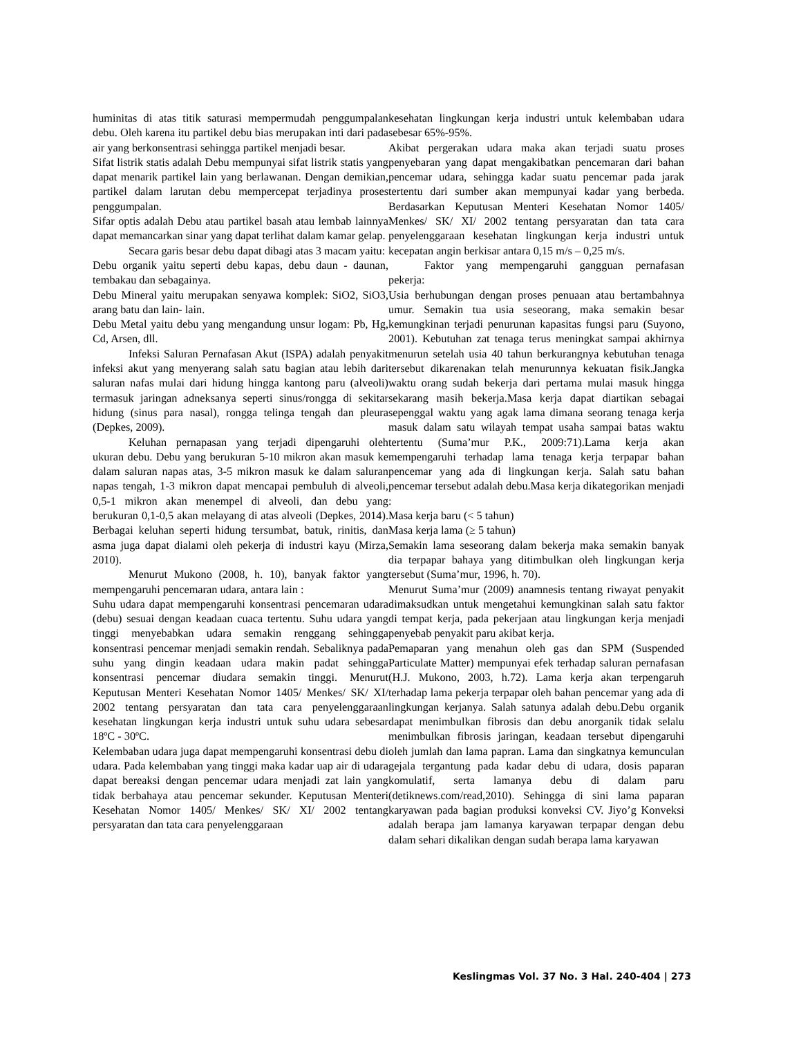huminitas di atas titik saturasi mempermudah penggumpalan debu. Oleh karena itu partikel debu bias merupakan inti dari pada air yang berkonsentrasi sehingga partikel menjadi besar.
Sifat listrik statis adalah Debu mempunyai sifat listrik statis yang dapat menarik partikel lain yang berlawanan. Dengan demikian, partikel dalam larutan debu mempercepat terjadinya proses penggumpalan.
Sifar optis adalah Debu atau partikel basah atau lembab lainnya dapat memancarkan sinar yang dapat terlihat dalam kamar gelap.
Secara garis besar debu dapat dibagi atas 3 macam yaitu:
Debu organik yaitu seperti debu kapas, debu daun - daunan, tembakau dan sebagainya.
Debu Mineral yaitu merupakan senyawa komplek: SiO2, SiO3, arang batu dan lain- lain.
Debu Metal yaitu debu yang mengandung unsur logam: Pb, Hg, Cd, Arsen, dll.
Infeksi Saluran Pernafasan Akut (ISPA) adalah penyakit infeksi akut yang menyerang salah satu bagian atau lebih dari saluran nafas mulai dari hidung hingga kantong paru (alveoli) termasuk jaringan adneksanya seperti sinus/rongga di sekitar hidung (sinus para nasal), rongga telinga tengah dan pleura (Depkes, 2009).
Keluhan pernapasan yang terjadi dipengaruhi oleh ukuran debu. Debu yang berukuran 5-10 mikron akan masuk ke dalam saluran napas atas, 3-5 mikron masuk ke dalam saluran napas tengah, 1-3 mikron dapat mencapai pembuluh di alveoli, 0,5-1 mikron akan menempel di alveoli, dan debu yang berukuran 0,1-0,5 akan melayang di atas alveoli (Depkes, 2014). Berbagai keluhan seperti hidung tersumbat, batuk, rinitis, dan asma juga dapat dialami oleh pekerja di industri kayu (Mirza, 2010).
Menurut Mukono (2008, h. 10), banyak faktor yang mempengaruhi pencemaran udara, antara lain :
Suhu udara dapat mempengaruhi konsentrasi pencemaran udara (debu) sesuai dengan keadaan cuaca tertentu. Suhu udara yang tinggi menyebabkan udara semakin renggang sehingga konsentrasi pencemar menjadi semakin rendah. Sebaliknya pada suhu yang dingin keadaan udara makin padat sehingga konsentrasi pencemar diudara semakin tinggi. Menurut Keputusan Menteri Kesehatan Nomor 1405/ Menkes/ SK/ XI/ 2002 tentang persyaratan dan tata cara penyelenggaraan kesehatan lingkungan kerja industri untuk suhu udara sebesar 18ºC - 30ºC.
Kelembaban udara juga dapat mempengaruhi konsentrasi debu di udara. Pada kelembaban yang tinggi maka kadar uap air di udara dapat bereaksi dengan pencemar udara menjadi zat lain yang tidak berbahaya atau pencemar sekunder. Keputusan Menteri Kesehatan Nomor 1405/ Menkes/ SK/ XI/ 2002 tentang persyaratan dan tata cara penyelenggaraan
kesehatan lingkungan kerja industri untuk kelembaban udara sebesar 65%-95%.
Akibat pergerakan udara maka akan terjadi suatu proses penyebaran yang dapat mengakibatkan pencemaran dari bahan pencemar udara, sehingga kadar suatu pencemar pada jarak tertentu dari sumber akan mempunyai kadar yang berbeda. Berdasarkan Keputusan Menteri Kesehatan Nomor 1405/ Menkes/ SK/ XI/ 2002 tentang persyaratan dan tata cara penyelenggaraan kesehatan lingkungan kerja industri untuk kecepatan angin berkisar antara 0,15 m/s – 0,25 m/s.
Faktor yang mempengaruhi gangguan pernafasan pekerja:
Usia berhubungan dengan proses penuaan atau bertambahnya umur. Semakin tua usia seseorang, maka semakin besar kemungkinan terjadi penurunan kapasitas fungsi paru (Suyono, 2001). Kebutuhan zat tenaga terus meningkat sampai akhirnya menurun setelah usia 40 tahun berkurangnya kebutuhan tenaga tersebut dikarenakan telah menurunnya kekuatan fisik.Jangka waktu orang sudah bekerja dari pertama mulai masuk hingga sekarang masih bekerja.Masa kerja dapat diartikan sebagai sepenggal waktu yang agak lama dimana seorang tenaga kerja masuk dalam satu wilayah tempat usaha sampai batas waktu tertentu (Suma’mur P.K., 2009:71).Lama kerja akan mempengaruhi terhadap lama tenaga kerja terpapar bahan pencemar yang ada di lingkungan kerja. Salah satu bahan pencemar tersebut adalah debu.Masa kerja dikategorikan menjadi :
Masa kerja baru (< 5 tahun)
Masa kerja lama (≥ 5 tahun)
Semakin lama seseorang dalam bekerja maka semakin banyak dia terpapar bahaya yang ditimbulkan oleh lingkungan kerja tersebut (Suma’mur, 1996, h. 70).
Menurut Suma’mur (2009) anamnesis tentang riwayat penyakit dimaksudkan untuk mengetahui kemungkinan salah satu faktor di tempat kerja, pada pekerjaan atau lingkungan kerja menjadi penyebab penyakit paru akibat kerja.
Pemaparan yang menahun oleh gas dan SPM (Suspended Particulate Matter) mempunyai efek terhadap saluran pernafasan (H.J. Mukono, 2003, h.72). Lama kerja akan terpengaruh terhadap lama pekerja terpapar oleh bahan pencemar yang ada di lingkungan kerjanya. Salah satunya adalah debu.Debu organik dapat menimbulkan fibrosis dan debu anorganik tidak selalu menimbulkan fibrosis jaringan, keadaan tersebut dipengaruhi oleh jumlah dan lama papran. Lama dan singkatnya kemunculan gejala tergantung pada kadar debu di udara, dosis paparan komulatif, serta lamanya debu di dalam paru (detiknews.com/read,2010). Sehingga di sini lama paparan karyawan pada bagian produksi konveksi CV. Jiyo’g Konveksi adalah berapa jam lamanya karyawan terpapar dengan debu dalam sehari dikalikan dengan sudah berapa lama karyawan
Keslingmas Vol. 37 No. 3 Hal. 240-404 | 273